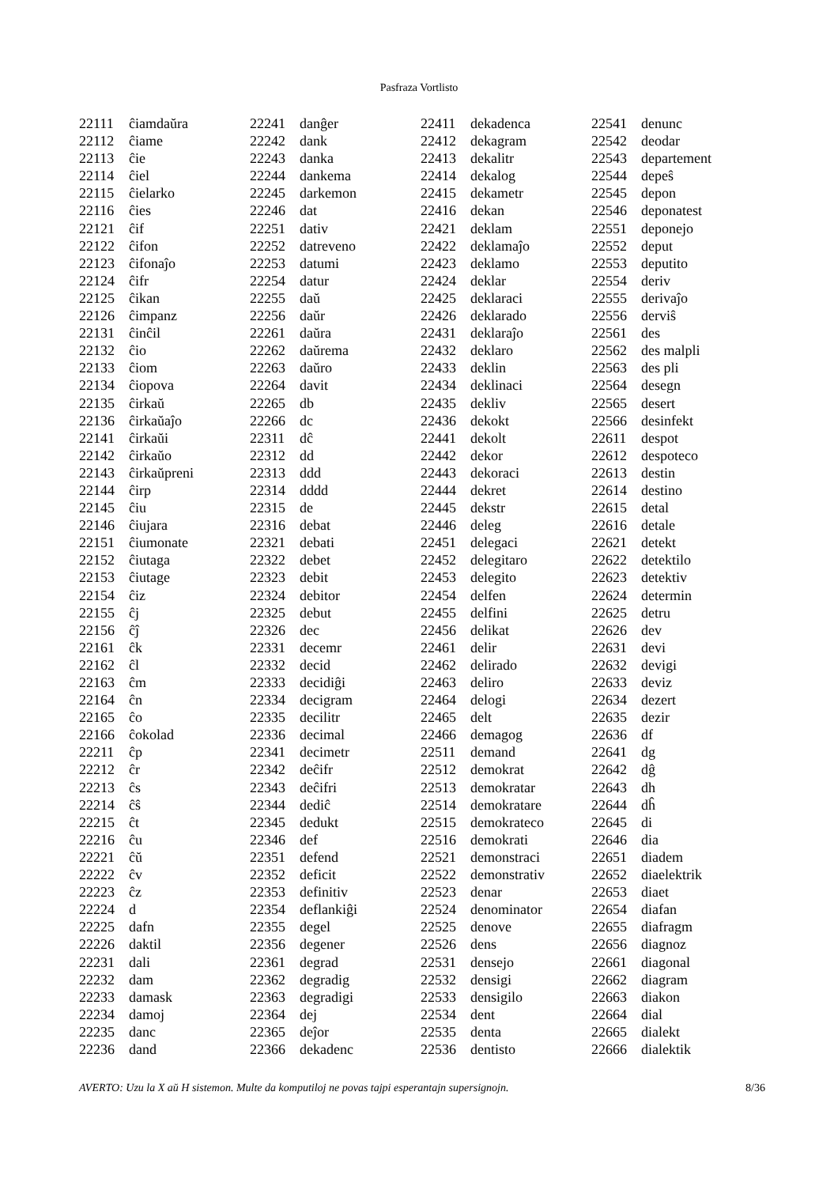Pasfraza Vortlisto
| 22111 | ĉiamdaŭra |
| 22112 | ĉiame |
| 22113 | ĉie |
| 22114 | ĉiel |
| 22115 | ĉielarko |
| 22116 | ĉies |
| 22121 | ĉif |
| 22122 | ĉifon |
| 22123 | ĉifonaĵo |
| 22124 | ĉifr |
| 22125 | ĉikan |
| 22126 | ĉimpanz |
| 22131 | ĉinĉil |
| 22132 | ĉio |
| 22133 | ĉiom |
| 22134 | ĉiopova |
| 22135 | ĉirkaŭ |
| 22136 | ĉirkaŭaĵo |
| 22141 | ĉirkaŭi |
| 22142 | ĉirkaŭo |
| 22143 | ĉirkaŭpreni |
| 22144 | ĉirp |
| 22145 | ĉiu |
| 22146 | ĉiujara |
| 22151 | ĉiumonate |
| 22152 | ĉiutaga |
| 22153 | ĉiutage |
| 22154 | ĉiz |
| 22155 | ĉj |
| 22156 | ĉĵ |
| 22161 | ĉk |
| 22162 | ĉl |
| 22163 | ĉm |
| 22164 | ĉn |
| 22165 | ĉo |
| 22166 | ĉokolad |
| 22211 | ĉp |
| 22212 | ĉr |
| 22213 | ĉs |
| 22214 | ĉŝ |
| 22215 | ĉt |
| 22216 | ĉu |
| 22221 | ĉŭ |
| 22222 | ĉv |
| 22223 | ĉz |
| 22224 | d |
| 22225 | dafn |
| 22226 | daktil |
| 22231 | dali |
| 22232 | dam |
| 22233 | damask |
| 22234 | damoj |
| 22235 | danc |
| 22236 | dand |
| 22241 | danĝer |
| 22242 | dank |
| 22243 | danka |
| 22244 | dankema |
| 22245 | darkemon |
| 22246 | dat |
| 22251 | dativ |
| 22252 | datreveno |
| 22253 | datumi |
| 22254 | datur |
| 22255 | daŭ |
| 22256 | daŭr |
| 22261 | daŭra |
| 22262 | daŭrema |
| 22263 | daŭro |
| 22264 | davit |
| 22265 | db |
| 22266 | dc |
| 22311 | dĉ |
| 22312 | dd |
| 22313 | ddd |
| 22314 | dddd |
| 22315 | de |
| 22316 | debat |
| 22321 | debati |
| 22322 | debet |
| 22323 | debit |
| 22324 | debitor |
| 22325 | debut |
| 22326 | dec |
| 22331 | decemr |
| 22332 | decid |
| 22333 | decidiĝi |
| 22334 | decigram |
| 22335 | decilitr |
| 22336 | decimal |
| 22341 | decimetr |
| 22342 | deĉifr |
| 22343 | deĉifri |
| 22344 | dediĉ |
| 22345 | dedukt |
| 22346 | def |
| 22351 | defend |
| 22352 | deficit |
| 22353 | definitiv |
| 22354 | deflankiĝi |
| 22355 | degel |
| 22356 | degener |
| 22361 | degrad |
| 22362 | degradig |
| 22363 | degradigi |
| 22364 | dej |
| 22365 | deĵor |
| 22366 | dekadenc |
| 22411 | dekadenca |
| 22412 | dekagram |
| 22413 | dekalitr |
| 22414 | dekalog |
| 22415 | dekametr |
| 22416 | dekan |
| 22421 | deklam |
| 22422 | deklamaĵo |
| 22423 | deklamo |
| 22424 | deklar |
| 22425 | deklaraci |
| 22426 | deklarado |
| 22431 | deklaraĵo |
| 22432 | deklaro |
| 22433 | deklin |
| 22434 | deklinaci |
| 22435 | dekliv |
| 22436 | dekokt |
| 22441 | dekolt |
| 22442 | dekor |
| 22443 | dekoraci |
| 22444 | dekret |
| 22445 | dekstr |
| 22446 | deleg |
| 22451 | delegaci |
| 22452 | delegitaro |
| 22453 | delegito |
| 22454 | delfen |
| 22455 | delfini |
| 22456 | delikat |
| 22461 | delir |
| 22462 | delirado |
| 22463 | deliro |
| 22464 | delogi |
| 22465 | delt |
| 22466 | demagog |
| 22511 | demand |
| 22512 | demokrat |
| 22513 | demokratar |
| 22514 | demokratare |
| 22515 | demokrateco |
| 22516 | demokrati |
| 22521 | demonstraci |
| 22522 | demonstrativ |
| 22523 | denar |
| 22524 | denominator |
| 22525 | denove |
| 22526 | dens |
| 22531 | densejo |
| 22532 | densigi |
| 22533 | densigilo |
| 22534 | dent |
| 22535 | denta |
| 22536 | dentisto |
| 22541 | denunc |
| 22542 | deodar |
| 22543 | departement |
| 22544 | depeŝ |
| 22545 | depon |
| 22546 | deponatest |
| 22551 | deponejo |
| 22552 | deput |
| 22553 | deputito |
| 22554 | deriv |
| 22555 | derivaĵo |
| 22556 | derviŝ |
| 22561 | des |
| 22562 | des malpli |
| 22563 | des pli |
| 22564 | desegn |
| 22565 | desert |
| 22566 | desinfekt |
| 22611 | despot |
| 22612 | despoteco |
| 22613 | destin |
| 22614 | destino |
| 22615 | detal |
| 22616 | detale |
| 22621 | detekt |
| 22622 | detektilo |
| 22623 | detektiv |
| 22624 | determin |
| 22625 | detru |
| 22626 | dev |
| 22631 | devi |
| 22632 | devigi |
| 22633 | deviz |
| 22634 | dezert |
| 22635 | dezir |
| 22636 | df |
| 22641 | dg |
| 22642 | dĝ |
| 22643 | dh |
| 22644 | dĥ |
| 22645 | di |
| 22646 | dia |
| 22651 | diadem |
| 22652 | diaelektrik |
| 22653 | diaet |
| 22654 | diafan |
| 22655 | diafragm |
| 22656 | diagnoz |
| 22661 | diagonal |
| 22662 | diagram |
| 22663 | diakon |
| 22664 | dial |
| 22665 | dialekt |
| 22666 | dialektik |
AVERTO: Uzu la X aŭ H sistemon. Multe da komputiloj ne povas tajpi esperantajn supersignojn. 8/36